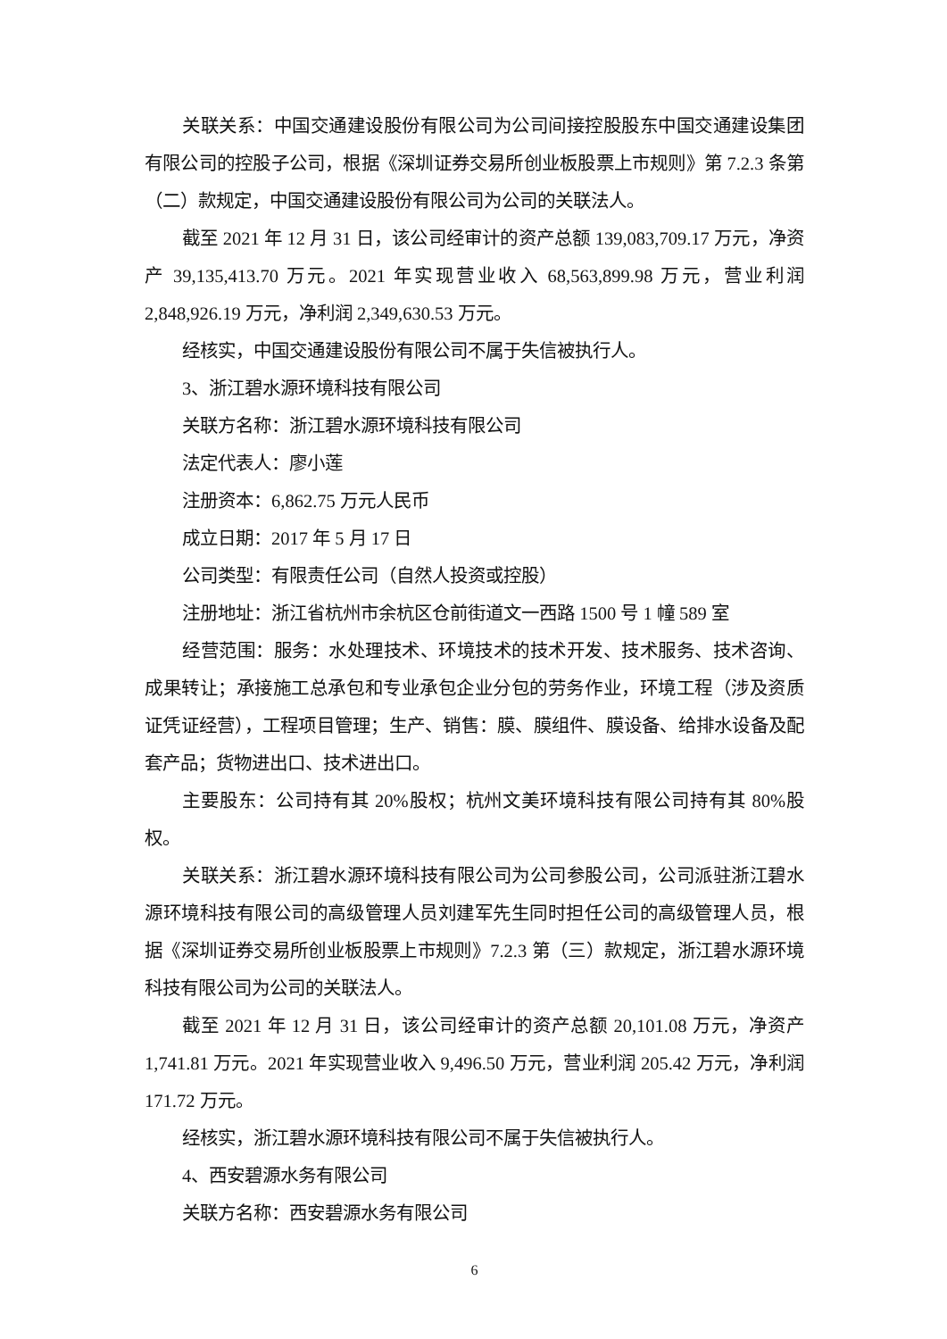关联关系：中国交通建设股份有限公司为公司间接控股股东中国交通建设集团有限公司的控股子公司，根据《深圳证券交易所创业板股票上市规则》第 7.2.3 条第（二）款规定，中国交通建设股份有限公司为公司的关联法人。
截至 2021 年 12 月 31 日，该公司经审计的资产总额 139,083,709.17 万元，净资产 39,135,413.70 万元。2021 年实现营业收入 68,563,899.98 万元，营业利润 2,848,926.19 万元，净利润 2,349,630.53 万元。
经核实，中国交通建设股份有限公司不属于失信被执行人。
3、浙江碧水源环境科技有限公司
关联方名称：浙江碧水源环境科技有限公司
法定代表人：廖小莲
注册资本：6,862.75 万元人民币
成立日期：2017 年 5 月 17 日
公司类型：有限责任公司（自然人投资或控股）
注册地址：浙江省杭州市余杭区仓前街道文一西路 1500 号 1 幢 589 室
经营范围：服务：水处理技术、环境技术的技术开发、技术服务、技术咨询、成果转让；承接施工总承包和专业承包企业分包的劳务作业，环境工程（涉及资质证凭证经营），工程项目管理；生产、销售：膜、膜组件、膜设备、给排水设备及配套产品；货物进出口、技术进出口。
主要股东：公司持有其 20%股权；杭州文美环境科技有限公司持有其 80%股权。
关联关系：浙江碧水源环境科技有限公司为公司参股公司，公司派驻浙江碧水源环境科技有限公司的高级管理人员刘建军先生同时担任公司的高级管理人员，根据《深圳证券交易所创业板股票上市规则》7.2.3 第（三）款规定，浙江碧水源环境科技有限公司为公司的关联法人。
截至 2021 年 12 月 31 日，该公司经审计的资产总额 20,101.08 万元，净资产 1,741.81 万元。2021 年实现营业收入 9,496.50 万元，营业利润 205.42 万元，净利润 171.72 万元。
经核实，浙江碧水源环境科技有限公司不属于失信被执行人。
4、西安碧源水务有限公司
关联方名称：西安碧源水务有限公司
6